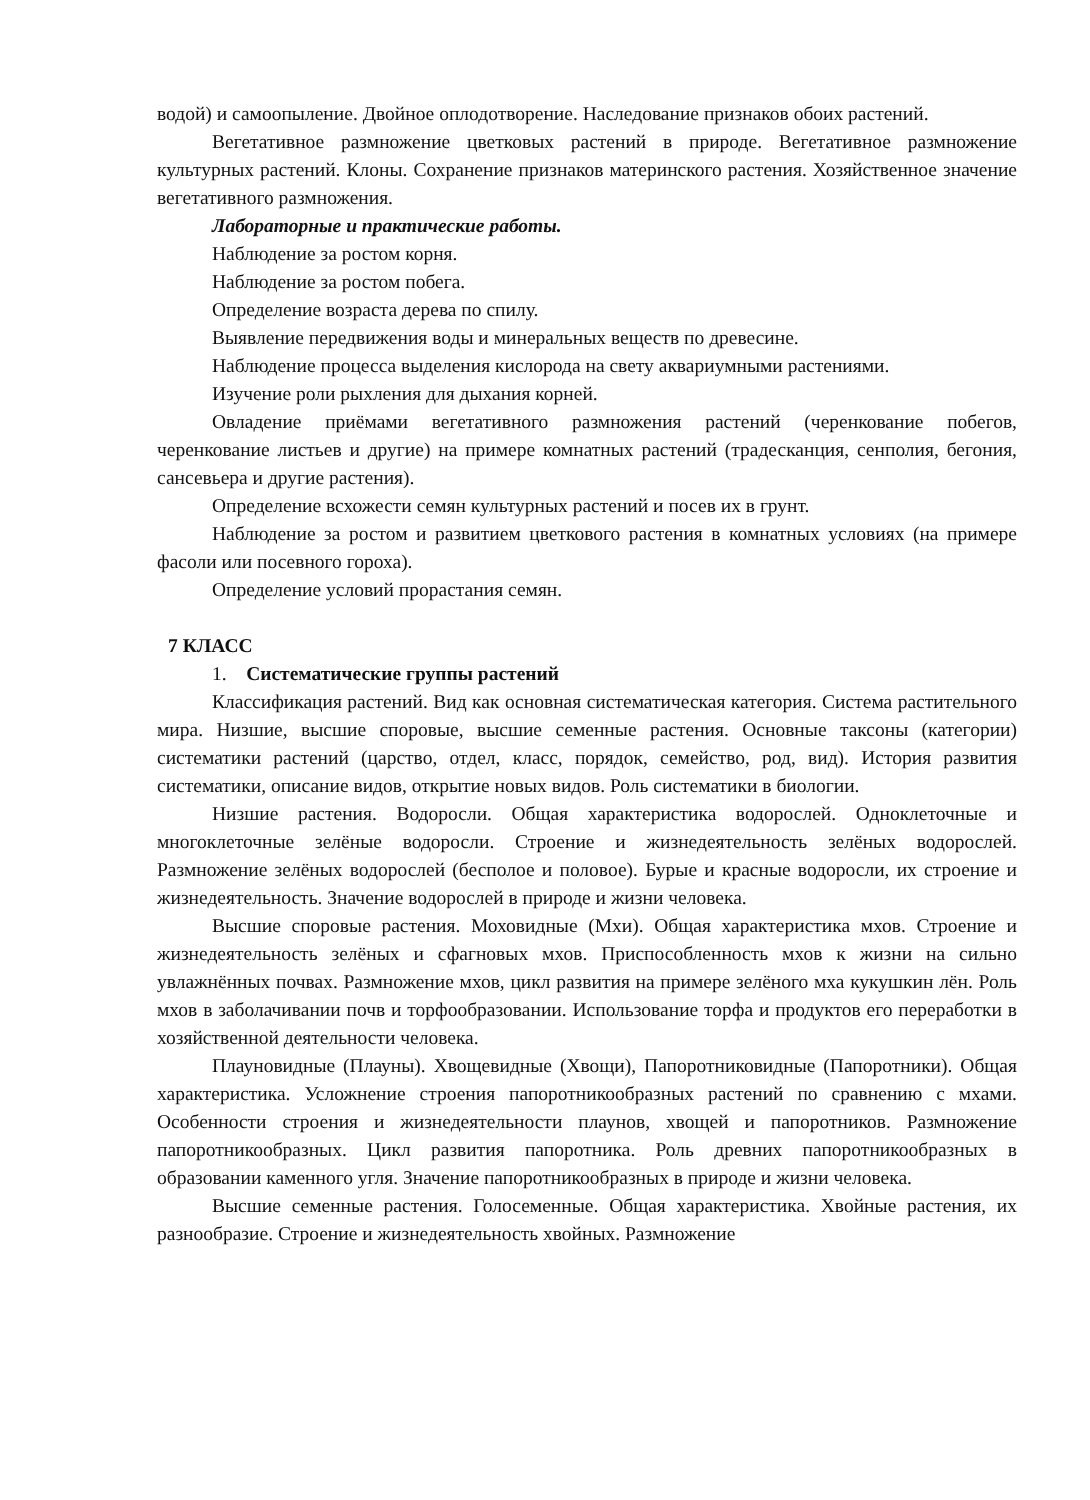водой) и самоопыление. Двойное оплодотворение. Наследование признаков обоих растений.
Вегетативное размножение цветковых растений в природе. Вегетативное размножение культурных растений. Клоны. Сохранение признаков материнского растения. Хозяйственное значение вегетативного размножения.
Лабораторные и практические работы.
Наблюдение за ростом корня.
Наблюдение за ростом побега.
Определение возраста дерева по спилу.
Выявление передвижения воды и минеральных веществ по древесине.
Наблюдение процесса выделения кислорода на свету аквариумными растениями.
Изучение роли рыхления для дыхания корней.
Овладение приёмами вегетативного размножения растений (черенкование побегов, черенкование листьев и другие) на примере комнатных растений (традесканция, сенполия, бегония, сансевьера и другие растения).
Определение всхожести семян культурных растений и посев их в грунт.
Наблюдение за ростом и развитием цветкового растения в комнатных условиях (на примере фасоли или посевного гороха).
Определение условий прорастания семян.
7 КЛАСС
1. Систематические группы растений
Классификация растений. Вид как основная систематическая категория. Система растительного мира. Низшие, высшие споровые, высшие семенные растения. Основные таксоны (категории) систематики растений (царство, отдел, класс, порядок, семейство, род, вид). История развития систематики, описание видов, открытие новых видов. Роль систематики в биологии.
Низшие растения. Водоросли. Общая характеристика водорослей. Одноклеточные и многоклеточные зелёные водоросли. Строение и жизнедеятельность зелёных водорослей. Размножение зелёных водорослей (бесполое и половое). Бурые и красные водоросли, их строение и жизнедеятельность. Значение водорослей в природе и жизни человека.
Высшие споровые растения. Моховидные (Мхи). Общая характеристика мхов. Строение и жизнедеятельность зелёных и сфагновых мхов. Приспособленность мхов к жизни на сильно увлажнённых почвах. Размножение мхов, цикл развития на примере зелёного мха кукушкин лён. Роль мхов в заболачивании почв и торфообразовании. Использование торфа и продуктов его переработки в хозяйственной деятельности человека.
Плауновидные (Плауны). Хвощевидные (Хвощи), Папоротниковидные (Папоротники). Общая характеристика. Усложнение строения папоротникообразных растений по сравнению с мхами. Особенности строения и жизнедеятельности плаунов, хвощей и папоротников. Размножение папоротникообразных. Цикл развития папоротника. Роль древних папоротникообразных в образовании каменного угля. Значение папоротникообразных в природе и жизни человека.
Высшие семенные растения. Голосеменные. Общая характеристика. Хвойные растения, их разнообразие. Строение и жизнедеятельность хвойных. Размножение